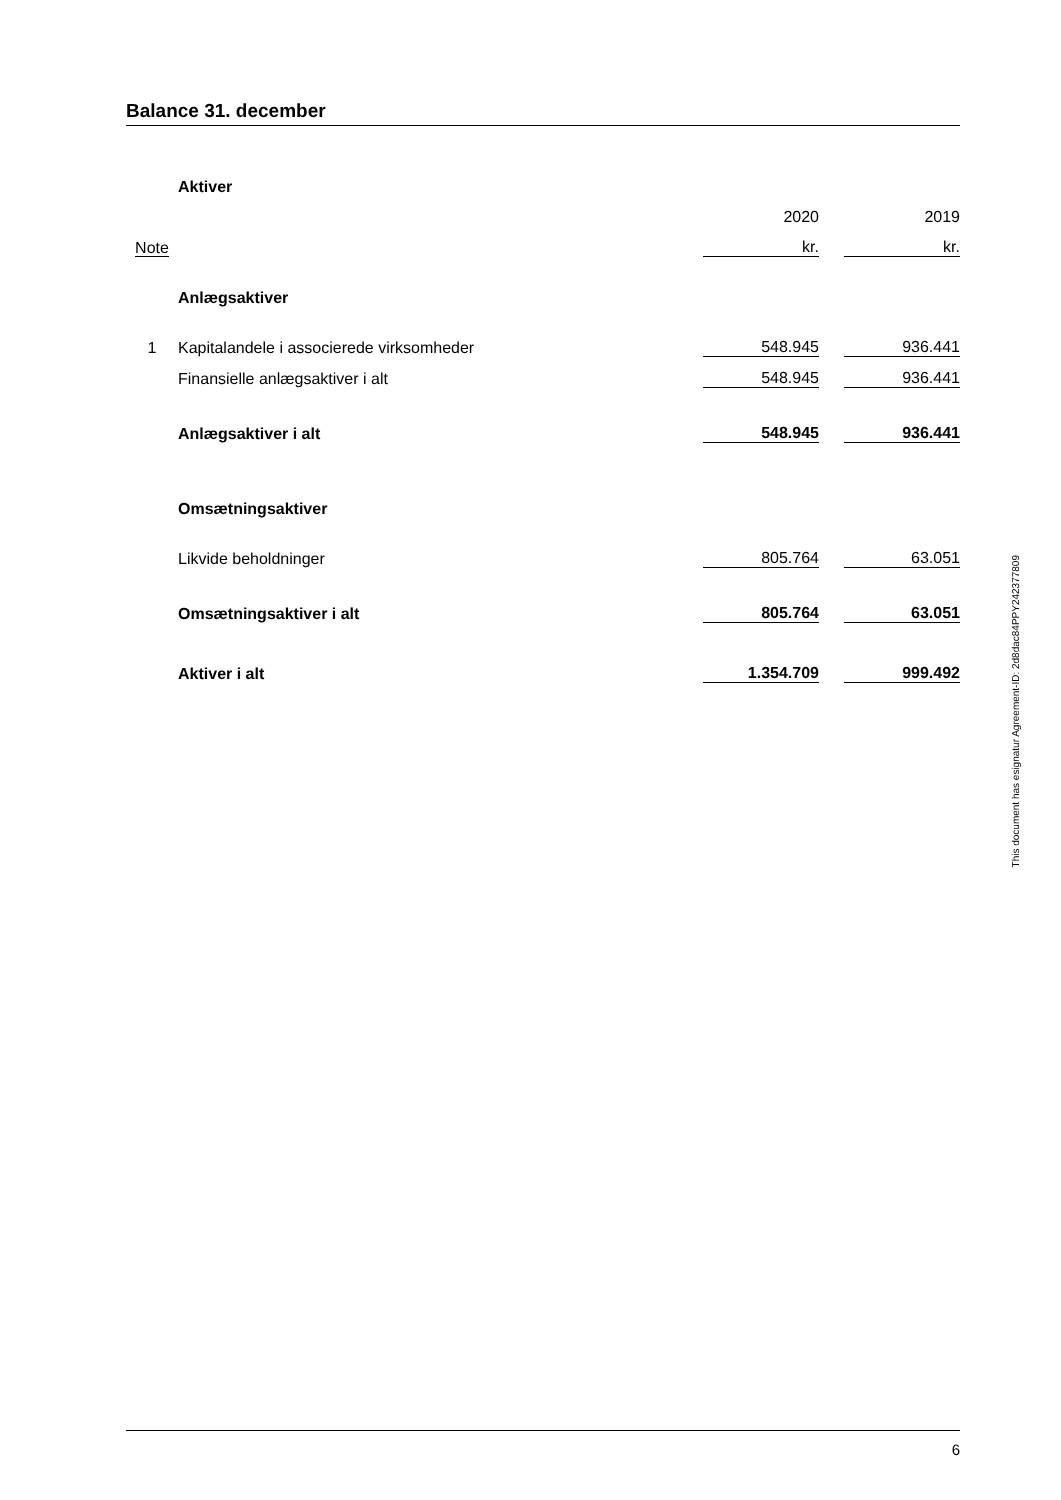Balance 31. december
| | Aktiver | | | |
| | | 2020 | | 2019 |
| Note | | kr. | | kr. |
| | Anlægsaktiver | | | |
| 1 | Kapitalandele i associerede virksomheder | 548.945 | | 936.441 |
| | Finansielle anlægsaktiver i alt | 548.945 | | 936.441 |
| | Anlægsaktiver i alt | 548.945 | | 936.441 |
| | Omsætningsaktiver | | | |
| | Likvide beholdninger | 805.764 | | 63.051 |
| | Omsætningsaktiver i alt | 805.764 | | 63.051 |
| | Aktiver i alt | 1.354.709 | | 999.492 |
This document has esignatur Agreement-ID: 2d8dac84PPY242377809
6